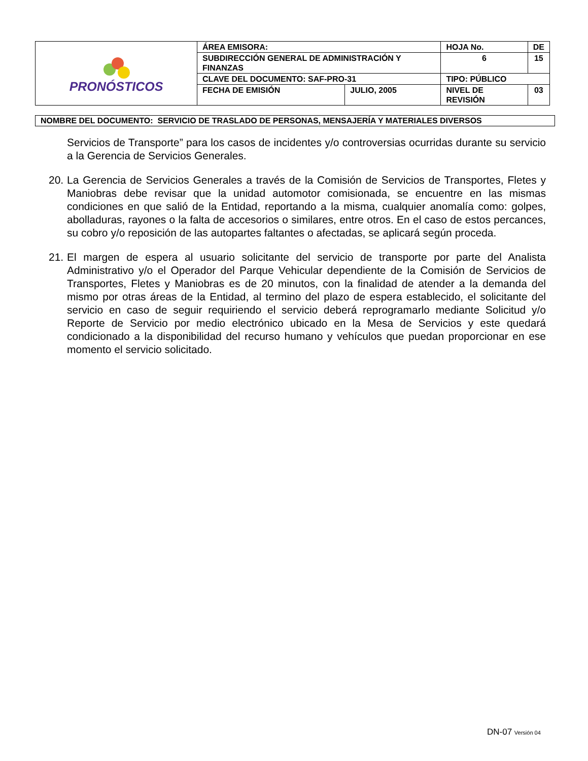| PRONÓSTICOS | ÁREA EMISORA: | | HOJA No. | | DE |
| | SUBDIRECCIÓN GENERAL DE ADMINISTRACIÓN Y FINANZAS | | 6 | | 15 |
| | CLAVE DEL DOCUMENTO: SAF-PRO-31 | | TIPO: PÚBLICO | | |
| | FECHA DE EMISIÓN | JULIO, 2005 | NIVEL DE REVISIÓN | 03 | |
NOMBRE DEL DOCUMENTO: SERVICIO DE TRASLADO DE PERSONAS, MENSAJERÍA Y MATERIALES DIVERSOS
Servicios de Transporte” para los casos de incidentes y/o controversias ocurridas durante su servicio a la Gerencia de Servicios Generales.
20. La Gerencia de Servicios Generales a través de la Comisión de Servicios de Transportes, Fletes y Maniobras debe revisar que la unidad automotor comisionada, se encuentre en las mismas condiciones en que salió de la Entidad, reportando a la misma, cualquier anomalía como: golpes, abolladuras, rayones o la falta de accesorios o similares, entre otros. En el caso de estos percances, su cobro y/o reposición de las autopartes faltantes o afectadas, se aplicará según proceda.
21. El margen de espera al usuario solicitante del servicio de transporte por parte del Analista Administrativo y/o el Operador del Parque Vehicular dependiente de la Comisión de Servicios de Transportes, Fletes y Maniobras es de 20 minutos, con la finalidad de atender a la demanda del mismo por otras áreas de la Entidad, al termino del plazo de espera establecido, el solicitante del servicio en caso de seguir requiriendo el servicio deberá reprogramarlo mediante Solicitud y/o Reporte de Servicio por medio electrónico ubicado en la Mesa de Servicios y este quedará condicionado a la disponibilidad del recurso humano y vehículos que puedan proporcionar en ese momento el servicio solicitado.
DN-07 Versión 04